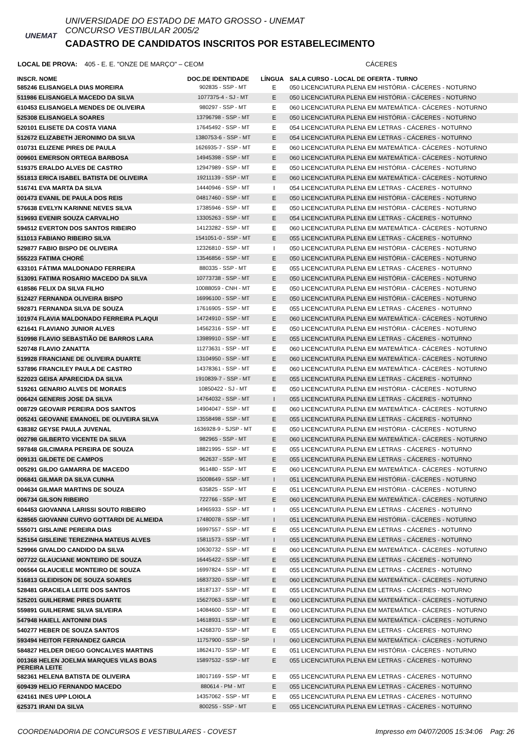UNEMAT
UNIVERSIDADE DO ESTADO DE MATO GROSSO - UNEMAT
CONCURSO VESTIBULAR 2005/2
CADASTRO DE CANDIDATOS INSCRITOS POR ESTABELECIMENTO
LOCAL DE PROVA: 405 - E. E. "ONZE DE MARÇO" – CEOM CÁCERES
| INSCR. NOME | DOC.DE IDENTIDADE | LÍNGUA | SALA CURSO - LOCAL DE OFERTA - TURNO |
| --- | --- | --- | --- |
| 585246 ELISANGELA DIAS MOREIRA | 902835 - SSP - MT | E | 050 LICENCIATURA PLENA EM HISTÓRIA - CÁCERES - NOTURNO |
| 511986 ELISANGELA MACEDO DA SILVA | 1077375-4 - SJ - MT | E | 050 LICENCIATURA PLENA EM HISTÓRIA - CÁCERES - NOTURNO |
| 610453 ELISANGELA MENDES DE OLIVEIRA | 980297 - SSP - MT | E | 060 LICENCIATURA PLENA EM MATEMÁTICA - CÁCERES - NOTURNO |
| 525308 ELISANGELA SOARES | 13796798 - SSP - MT | E | 050 LICENCIATURA PLENA EM HISTÓRIA - CÁCERES - NOTURNO |
| 520101 ELISETE DA COSTA VIANA | 17645492 - SSP - MT | E | 054 LICENCIATURA PLENA EM LETRAS - CÁCERES - NOTURNO |
| 512672 ELIZABETH JERONIMO DA SILVA | 1380753-6 - SSP - MT | E | 054 LICENCIATURA PLENA EM LETRAS - CÁCERES - NOTURNO |
| 010731 ELIZENE PIRES DE PAULA | 1626935-7 - SSP - MT | E | 060 LICENCIATURA PLENA EM MATEMÁTICA - CÁCERES - NOTURNO |
| 009601 EMERSON ORTEGA BARBOSA | 14945398 - SSP - MT | E | 060 LICENCIATURA PLENA EM MATEMÁTICA - CÁCERES - NOTURNO |
| 519375 ERALDO ALVES DE CASTRO | 12947989 - SSP - MT | E | 050 LICENCIATURA PLENA EM HISTÓRIA - CÁCERES - NOTURNO |
| 551813 ERICA ISABEL BATISTA DE OLIVEIRA | 19211139 - SSP - MT | E | 060 LICENCIATURA PLENA EM MATEMÁTICA - CÁCERES - NOTURNO |
| 516741 EVA MARTA DA SILVA | 14440946 - SSP - MT | I | 054 LICENCIATURA PLENA EM LETRAS - CÁCERES - NOTURNO |
| 001473 EVANIL DE PAULA DOS REIS | 04817460 - SSP - MT | E | 050 LICENCIATURA PLENA EM HISTÓRIA - CÁCERES - NOTURNO |
| 576638 EVELYN KARINNE NEVES SILVA | 17385946 - SSP - MT | E | 050 LICENCIATURA PLENA EM HISTÓRIA - CÁCERES - NOTURNO |
| 519693 EVENIR SOUZA CARVALHO | 13305263 - SSP - MT | E | 054 LICENCIATURA PLENA EM LETRAS - CÁCERES - NOTURNO |
| 594512 EVERTON DOS SANTOS RIBEIRO | 14123282 - SSP - MT | E | 060 LICENCIATURA PLENA EM MATEMÁTICA - CÁCERES - NOTURNO |
| 511013 FABIANO RIBEIRO SILVA | 1541051-0 - SSP - MT | E | 055 LICENCIATURA PLENA EM LETRAS - CÁCERES - NOTURNO |
| 529877 FABIO BISPO DE OLIVEIRA | 12326810 - SSP - MT | I | 050 LICENCIATURA PLENA EM HISTÓRIA - CÁCERES - NOTURNO |
| 555223 FATIMA CHORÉ | 13546856 - SSP - MT | E | 050 LICENCIATURA PLENA EM HISTÓRIA - CÁCERES - NOTURNO |
| 633101 FÁTIMA MALDONADO FERREIRA | 880335 - SSP - MT | E | 055 LICENCIATURA PLENA EM LETRAS - CÁCERES - NOTURNO |
| 513091 FATIMA ROSARIO MACEDO DA SILVA | 10773738 - SSP - MT | E | 050 LICENCIATURA PLENA EM HISTÓRIA - CÁCERES - NOTURNO |
| 618586 FELIX DA SILVA FILHO | 10088059 - CNH - MT | E | 050 LICENCIATURA PLENA EM HISTÓRIA - CÁCERES - NOTURNO |
| 512427 FERNANDA OLIVEIRA BISPO | 16996100 - SSP - MT | E | 050 LICENCIATURA PLENA EM HISTÓRIA - CÁCERES - NOTURNO |
| 592871 FERNANDA SILVA DE SOUZA | 17616905 - SSP - MT | E | 055 LICENCIATURA PLENA EM LETRAS - CÁCERES - NOTURNO |
| 101974 FLAVIA MALDONADO FERREIRA PLAQUI | 14724910 - SSP - MT | E | 060 LICENCIATURA PLENA EM MATEMÁTICA - CÁCERES - NOTURNO |
| 621641 FLAVIANO JUNIOR ALVES | 14562316 - SSP - MT | E | 050 LICENCIATURA PLENA EM HISTÓRIA - CÁCERES - NOTURNO |
| 510998 FLAVIO SEBASTIÃO DE BARROS LARA | 13989910 - SSP - MT | E | 055 LICENCIATURA PLENA EM LETRAS - CÁCERES - NOTURNO |
| 520748 FLAVIO ZANATTA | 11273631 - SSP - MT | E | 060 LICENCIATURA PLENA EM MATEMÁTICA - CÁCERES - NOTURNO |
| 519928 FRANCIANE DE OLIVEIRA DUARTE | 13104950 - SSP - MT | E | 060 LICENCIATURA PLENA EM MATEMÁTICA - CÁCERES - NOTURNO |
| 537896 FRANCILEY PAULA DE CASTRO | 14378361 - SSP - MT | E | 060 LICENCIATURA PLENA EM MATEMÁTICA - CÁCERES - NOTURNO |
| 522023 GEISA APARECIDA DA SILVA | 1910839-7 - SSP - MT | E | 055 LICENCIATURA PLENA EM LETRAS - CÁCERES - NOTURNO |
| 519261 GENARIO ALVES DE MORAES | 10850422 - SJ - MT | E | 050 LICENCIATURA PLENA EM HISTÓRIA - CÁCERES - NOTURNO |
| 006424 GENERIS JOSE DA SILVA | 14764032 - SSP - MT | I | 055 LICENCIATURA PLENA EM LETRAS - CÁCERES - NOTURNO |
| 008729 GEOVAIR PEREIRA DOS SANTOS | 14904047 - SSP - MT | E | 060 LICENCIATURA PLENA EM MATEMÁTICA - CÁCERES - NOTURNO |
| 005241 GEOVANE EMANOEL DE OLIVEIRA SILVA | 13558498 - SSP - MT | E | 055 LICENCIATURA PLENA EM LETRAS - CÁCERES - NOTURNO |
| 638382 GEYSE PAULA JUVENAL | 1636928-9 - SJSP - MT | E | 050 LICENCIATURA PLENA EM HISTÓRIA - CÁCERES - NOTURNO |
| 002798 GILBERTO VICENTE DA SILVA | 982965 - SSP - MT | E | 060 LICENCIATURA PLENA EM MATEMÁTICA - CÁCERES - NOTURNO |
| 597848 GILCIMARA PEREIRA DE SOUZA | 18821995 - SSP - MT | E | 055 LICENCIATURA PLENA EM LETRAS - CÁCERES - NOTURNO |
| 009131 GILDETE DE CAMPOS | 962637 - SSP - MT | E | 055 LICENCIATURA PLENA EM LETRAS - CÁCERES - NOTURNO |
| 005291 GILDO GAMARRA DE MACEDO | 961480 - SSP - MT | E | 060 LICENCIATURA PLENA EM MATEMÁTICA - CÁCERES - NOTURNO |
| 006841 GILMAR DA SILVA CUNHA | 15008649 - SSP - MT | I | 051 LICENCIATURA PLENA EM HISTÓRIA - CÁCERES - NOTURNO |
| 004634 GILMAR MARTINS DE SOUZA | 635825 - SSP - MT | E | 051 LICENCIATURA PLENA EM HISTÓRIA - CÁCERES - NOTURNO |
| 006734 GILSON RIBEIRO | 722766 - SSP - MT | E | 060 LICENCIATURA PLENA EM MATEMÁTICA - CÁCERES - NOTURNO |
| 604453 GIOVANNA LARISSI SOUTO RIBEIRO | 14965933 - SSP - MT | I | 055 LICENCIATURA PLENA EM LETRAS - CÁCERES - NOTURNO |
| 628565 GIOVANNI CURVO GOTTARDI DE ALMEIDA | 17480078 - SSP - MT | I | 051 LICENCIATURA PLENA EM HISTÓRIA - CÁCERES - NOTURNO |
| 555071 GISLAINE PEREIRA DIAS | 16997557 - SSP - MT | E | 055 LICENCIATURA PLENA EM LETRAS - CÁCERES - NOTURNO |
| 525154 GISLEINE TEREZINHA MATEUS ALVES | 15811573 - SSP - MT | I | 055 LICENCIATURA PLENA EM LETRAS - CÁCERES - NOTURNO |
| 529966 GIVALDO CANDIDO DA SILVA | 10630732 - SSP - MT | E | 060 LICENCIATURA PLENA EM MATEMÁTICA - CÁCERES - NOTURNO |
| 007722 GLAUCIANE MONTEIRO DE SOUZA | 16445422 - SSP - MT | E | 055 LICENCIATURA PLENA EM LETRAS - CÁCERES - NOTURNO |
| 006564 GLAUCIELE MONTEIRO DE SOUZA | 16997824 - SSP - MT | E | 055 LICENCIATURA PLENA EM LETRAS - CÁCERES - NOTURNO |
| 516813 GLEIDISON DE SOUZA SOARES | 16837320 - SSP - MT | E | 060 LICENCIATURA PLENA EM MATEMÁTICA - CÁCERES - NOTURNO |
| 528481 GRACIELA LEITE DOS SANTOS | 18187137 - SSP - MT | E | 055 LICENCIATURA PLENA EM LETRAS - CÁCERES - NOTURNO |
| 525201 GUILHERME PIRES DUARTE | 15627063 - SSP - MT | E | 060 LICENCIATURA PLENA EM MATEMÁTICA - CÁCERES - NOTURNO |
| 559891 GUILHERME SILVA SILVEIRA | 14084600 - SSP - MT | E | 060 LICENCIATURA PLENA EM MATEMÁTICA - CÁCERES - NOTURNO |
| 547948 HAIELL ANTONINI DIAS | 14618931 - SSP - MT | E | 060 LICENCIATURA PLENA EM MATEMÁTICA - CÁCERES - NOTURNO |
| 540277 HEBER DE SOUZA SANTOS | 14268370 - SSP - MT | E | 055 LICENCIATURA PLENA EM LETRAS - CÁCERES - NOTURNO |
| 593494 HEITOR FERNANDEZ GARCIA | 11757900 - SSP - SP | I | 060 LICENCIATURA PLENA EM MATEMÁTICA - CÁCERES - NOTURNO |
| 584827 HELDER DIEGO GONCALVES MARTINS | 18624170 - SSP - MT | E | 051 LICENCIATURA PLENA EM HISTÓRIA - CÁCERES - NOTURNO |
| 001368 HELEN JOELMA MARQUES VILAS BOAS PEREIRA LEITE | 15897532 - SSP - MT | E | 055 LICENCIATURA PLENA EM LETRAS - CÁCERES - NOTURNO |
| 582361 HELENA BATISTA DE OLIVEIRA | 18017169 - SSP - MT | E | 055 LICENCIATURA PLENA EM LETRAS - CÁCERES - NOTURNO |
| 609439 HELIO FERNANDO MACEDO | 880614 - PM - MT | E | 055 LICENCIATURA PLENA EM LETRAS - CÁCERES - NOTURNO |
| 624161 INES UPP LOIOLA | 14357062 - SSP - MT | E | 055 LICENCIATURA PLENA EM LETRAS - CÁCERES - NOTURNO |
| 625371 IRANI DA SILVA | 800255 - SSP - MT | E | 055 LICENCIATURA PLENA EM LETRAS - CÁCERES - NOTURNO |
COORDENADORIA DE CONCURSOS E VESTIBULARES - COVEST Impresso em 04/07/2005 15:34:06 Pag: 26